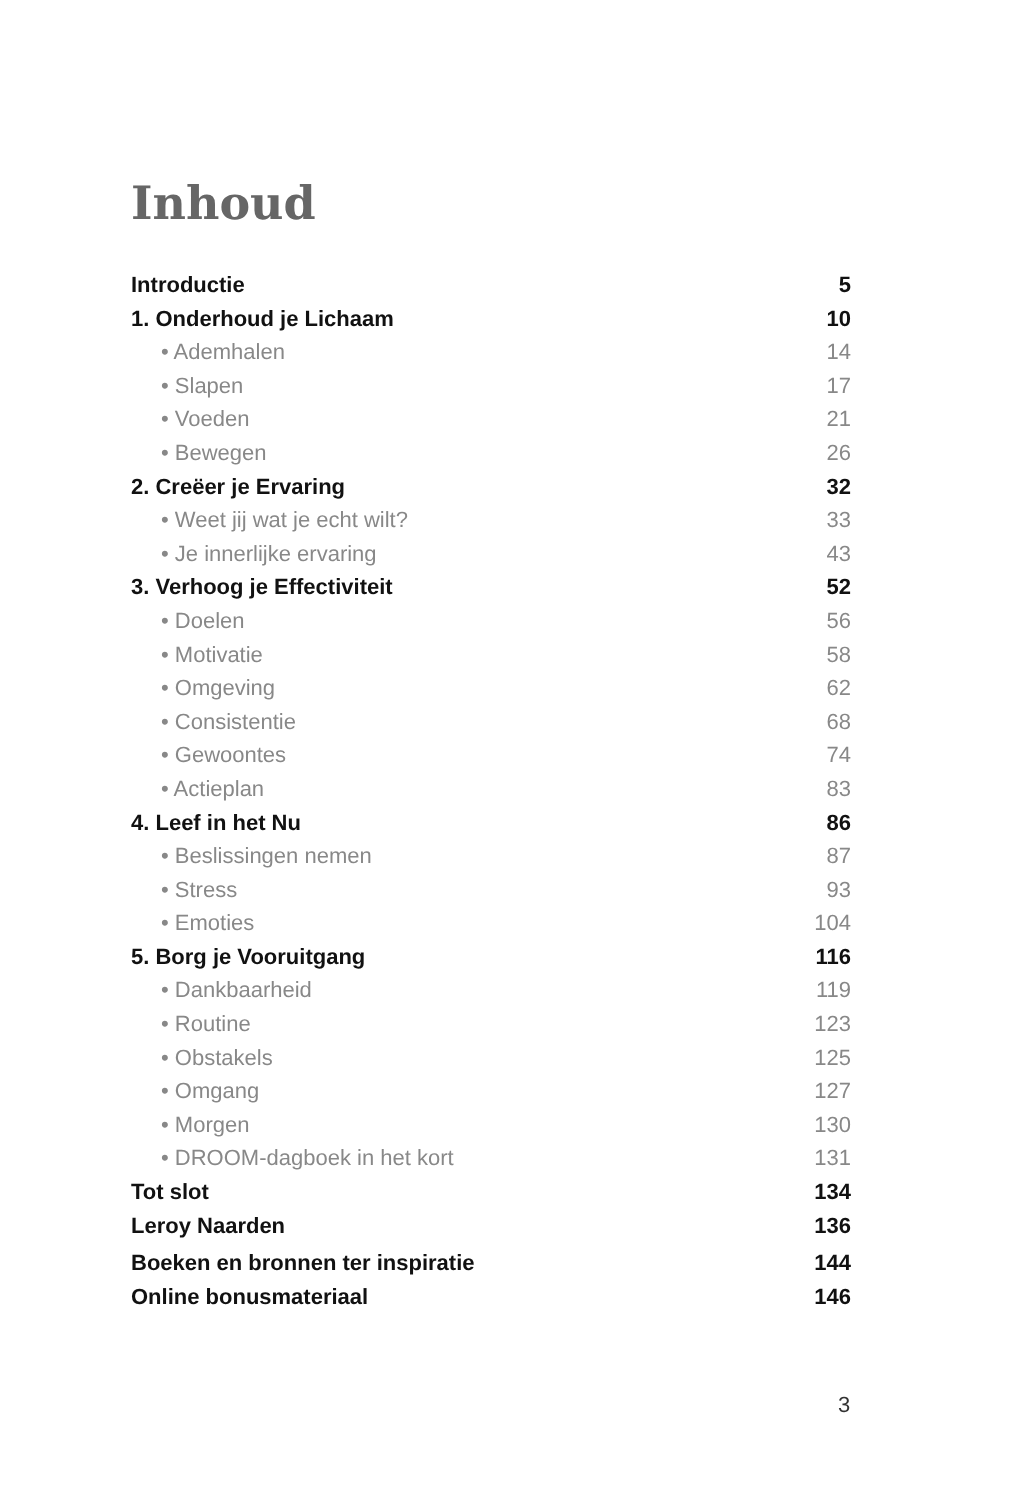Inhoud
Introductie 5
1. Onderhoud je Lichaam 10
• Ademhalen 14
• Slapen 17
• Voeden 21
• Bewegen 26
2. Creëer je Ervaring 32
• Weet jij wat je echt wilt? 33
• Je innerlijke ervaring 43
3. Verhoog je Effectiviteit 52
• Doelen 56
• Motivatie 58
• Omgeving 62
• Consistentie 68
• Gewoontes 74
• Actieplan 83
4. Leef in het Nu 86
• Beslissingen nemen 87
• Stress 93
• Emoties 104
5. Borg je Vooruitgang 116
• Dankbaarheid 119
• Routine 123
• Obstakels 125
• Omgang 127
• Morgen 130
• DROOM-dagboek in het kort 131
Tot slot 134
Leroy Naarden 136
Boeken en bronnen ter inspiratie 144
Online bonusmateriaal 146
3